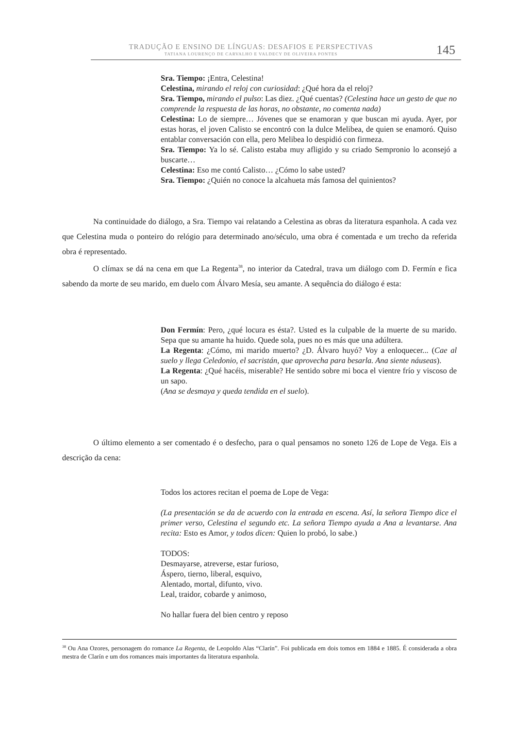TRADUÇÃO E ENSINO DE LÍNGUAS: DESAFIOS E PERSPECTIVAS
TATIANA LOURENÇO DE CARVALHO E VALDECY DE OLIVEIRA PONTES 145
Sra. Tiempo: ¡Entra, Celestina!
Celestina, mirando el reloj con curiosidad: ¿Qué hora da el reloj?
Sra. Tiempo, mirando el pulso: Las diez. ¿Qué cuentas? (Celestina hace un gesto de que no comprende la respuesta de las horas, no obstante, no comenta nada)
Celestina: Lo de siempre… Jóvenes que se enamoran y que buscan mi ayuda. Ayer, por estas horas, el joven Calisto se encontró con la dulce Melibea, de quien se enamoró. Quiso entablar conversación con ella, pero Melibea lo despidió con firmeza.
Sra. Tiempo: Ya lo sé. Calisto estaba muy afligido y su criado Sempronio lo aconsejó a buscarte…
Celestina: Eso me contó Calisto… ¿Cómo lo sabe usted?
Sra. Tiempo: ¿Quién no conoce la alcahueta más famosa del quinientos?
Na continuidade do diálogo, a Sra. Tiempo vai relatando a Celestina as obras da literatura espanhola. A cada vez que Celestina muda o ponteiro do relógio para determinado ano/século, uma obra é comentada e um trecho da referida obra é representado.
O clímax se dá na cena em que La Regenta<sup>38</sup>, no interior da Catedral, trava um diálogo com D. Fermín e fica sabendo da morte de seu marido, em duelo com Álvaro Mesía, seu amante. A sequência do diálogo é esta:
Don Fermín: Pero, ¿qué locura es ésta?. Usted es la culpable de la muerte de su marido. Sepa que su amante ha huido. Quede sola, pues no es más que una adúltera.
La Regenta: ¿Cómo, mi marido muerto? ¿D. Álvaro huyó? Voy a enloquecer... (Cae al suelo y llega Celedonio, el sacristán, que aprovecha para besarla. Ana siente náuseas).
La Regenta: ¿Qué hacéis, miserable? He sentido sobre mi boca el vientre frío y viscoso de un sapo.
(Ana se desmaya y queda tendida en el suelo).
O último elemento a ser comentado é o desfecho, para o qual pensamos no soneto 126 de Lope de Vega. Eis a descrição da cena:
Todos los actores recitan el poema de Lope de Vega:
(La presentación se da de acuerdo con la entrada en escena. Así, la señora Tiempo dice el primer verso, Celestina el segundo etc. La señora Tiempo ayuda a Ana a levantarse. Ana recita: Esto es Amor, y todos dicen: Quien lo probó, lo sabe.)
TODOS:
Desmayarse, atreverse, estar furioso,
Áspero, tierno, liberal, esquivo,
Alentado, mortal, difunto, vivo.
Leal, traidor, cobarde y animoso,
No hallar fuera del bien centro y reposo
<sup>38</sup> Ou Ana Ozores, personagem do romance La Regenta, de Leopoldo Alas “Clarín”. Foi publicada em dois tomos em 1884 e 1885. É considerada a obra mestra de Clarín e um dos romances mais importantes da literatura espanhola.